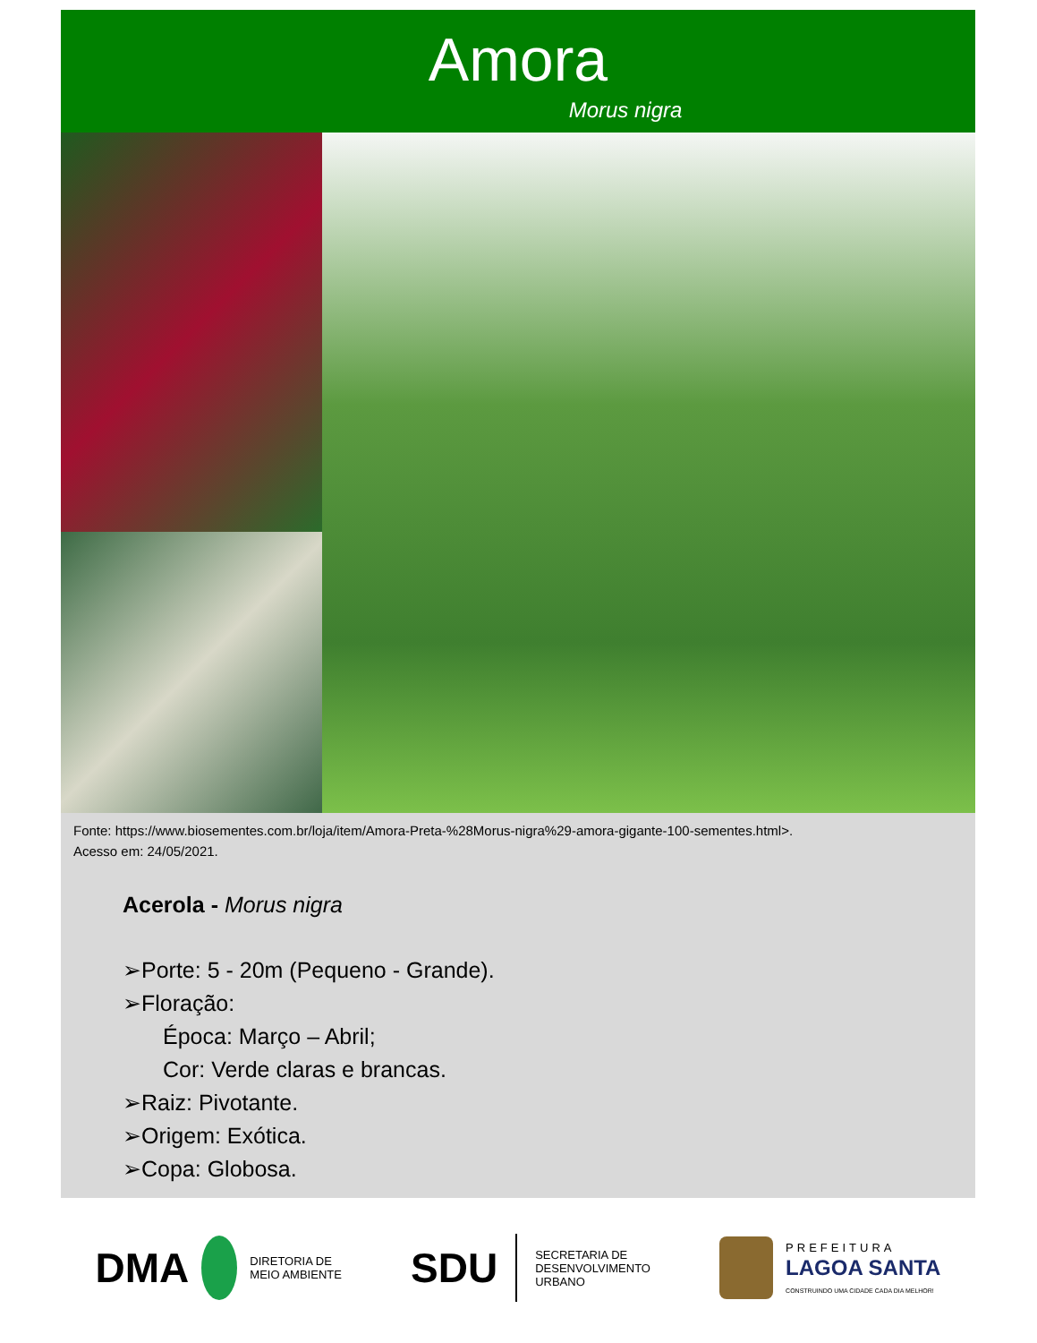Amora
Morus nigra
Fonte: https://www.biosementes.com.br/loja/item/Amora-Preta-%28Morus-nigra%29-amora-gigante-100-sementes.html>.
Acesso em: 24/05/2021.
Acerola - Morus nigra
➢Porte: 5 - 20m (Pequeno - Grande).
➢Floração:
Época: Março – Abril;
Cor: Verde claras e brancas.
➢Raiz: Pivotante.
➢Origem: Exótica.
➢Copa: Globosa.
DMA DIRETORIA DE
MEIO AMBIENTE
SDU SECRETARIA DE
DESENVOLVIMENTO
URBANO
PREFEITURA
LAGOA SANTA
CONSTRUINDO UMA CIDADE CADA DIA MELHOR!